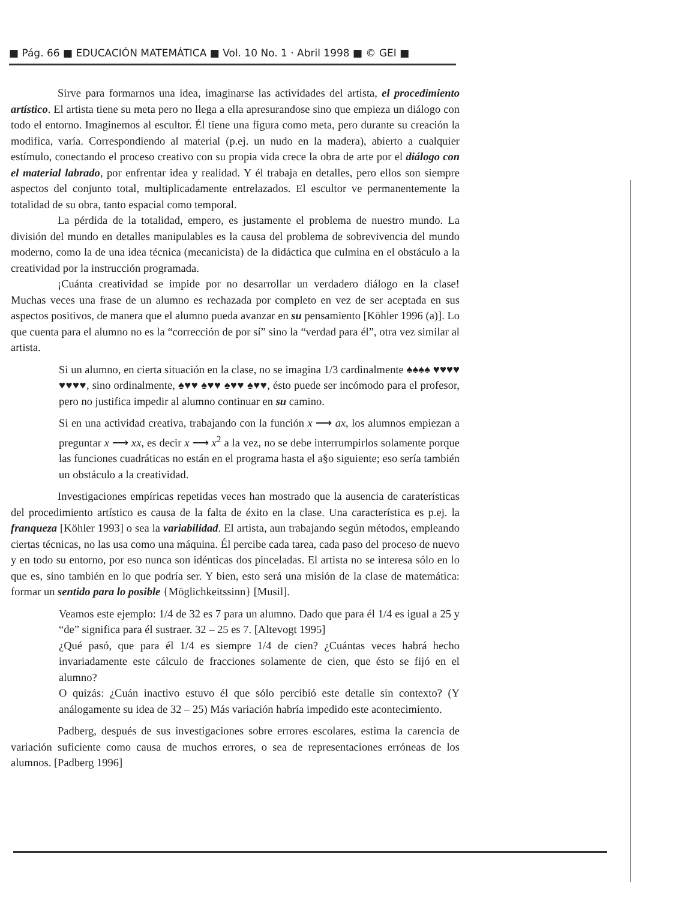■ Pág. 66 ■ EDUCACIÓN MATEMÁTICA ■ Vol. 10 No. 1 · Abril 1998 ■ © GEI ■
Sirve para formarnos una idea, imaginarse las actividades del artista, el procedimiento artístico. El artista tiene su meta pero no llega a ella apresurandose sino que empieza un diálogo con todo el entorno. Imaginemos al escultor. Él tiene una figura como meta, pero durante su creación la modifica, varía. Correspondiendo al material (p.ej. un nudo en la madera), abierto a cualquier estímulo, conectando el proceso creativo con su propia vida crece la obra de arte por el diálogo con el material labrado, por enfrentar idea y realidad. Y él trabaja en detalles, pero ellos son siempre aspectos del conjunto total, multiplicadamente entrelazados. El escultor ve permanentemente la totalidad de su obra, tanto espacial como temporal.
La pérdida de la totalidad, empero, es justamente el problema de nuestro mundo. La división del mundo en detalles manipulables es la causa del problema de sobrevivencia del mundo moderno, como la de una idea técnica (mecanicista) de la didáctica que culmina en el obstáculo a la creatividad por la instrucción programada.
¡Cuánta creatividad se impide por no desarrollar un verdadero diálogo en la clase! Muchas veces una frase de un alumno es rechazada por completo en vez de ser aceptada en sus aspectos positivos, de manera que el alumno pueda avanzar en su pensamiento [Köhler 1996 (a)]. Lo que cuenta para el alumno no es la “corrección de por sí” sino la “verdad para él”, otra vez similar al artista.
Si un alumno, en cierta situación en la clase, no se imagina 1/3 cardinalmente ♠♠♠♠ ♥♥♥♥ ♥♥♥♥, sino ordinalmente, ♠♥♥ ♠♥♥ ♠♥♥ ♠♥♥, ésto puede ser incómodo para el profesor, pero no justifica impedir al alumno continuar en su camino.
Si en una actividad creativa, trabajando con la función x ⟶ ax, los alumnos empiezan a preguntar x ⟶ xx, es decir x ⟶ x<sup>2</sup> a la vez, no se debe interrumpirlos solamente porque las funciones cuadráticas no están en el programa hasta el a§o siguiente; eso sería también un obstáculo a la creatividad.
Investigaciones empíricas repetidas veces han mostrado que la ausencia de caraterísticas del procedimiento artístico es causa de la falta de éxito en la clase. Una característica es p.ej. la franqueza [Köhler 1993] o sea la variabilidad. El artista, aun trabajando según métodos, empleando ciertas técnicas, no las usa como una máquina. Él percibe cada tarea, cada paso del proceso de nuevo y en todo su entorno, por eso nunca son idénticas dos pinceladas. El artista no se interesa sólo en lo que es, sino también en lo que podría ser. Y bien, esto será una misión de la clase de matemática: formar un sentido para lo posible {Möglichkeitssinn} [Musil].
Veamos este ejemplo: 1/4 de 32 es 7 para un alumno. Dado que para él 1/4 es igual a 25 y “de” significa para él sustraer. 32 – 25 es 7. [Altevogt 1995]
¿Qué pasó, que para él 1/4 es siempre 1/4 de cien? ¿Cuántas veces habrá hecho invariadamente este cálculo de fracciones solamente de cien, que ésto se fijó en el alumno?
O quizás: ¿Cuán inactivo estuvo él que sólo percibió este detalle sin contexto? (Y análogamente su idea de 32 – 25) Más variación habría impedido este acontecimiento.
Padberg, después de sus investigaciones sobre errores escolares, estima la carencia de variación suficiente como causa de muchos errores, o sea de representaciones erróneas de los alumnos. [Padberg 1996]